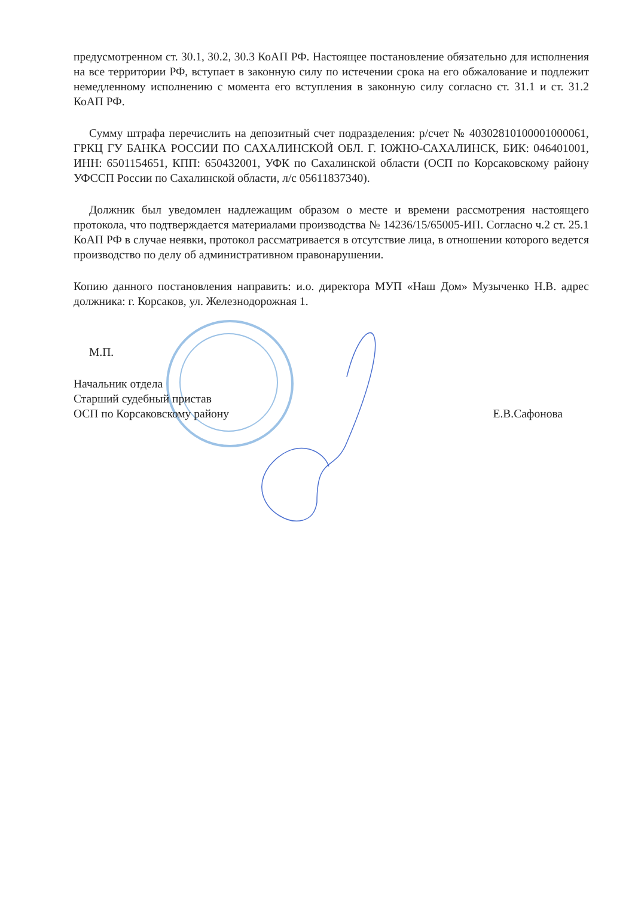предусмотренном ст. 30.1, 30.2, 30.3 КоАП РФ. Настоящее постановление обязательно для исполнения на все территории РФ, вступает в законную силу по истечении срока на его обжалование и подлежит немедленному исполнению с момента его вступления в законную силу согласно ст. 31.1 и ст. 31.2 КоАП РФ.
Сумму штрафа перечислить на депозитный счет подразделения: р/счет № 40302810100001000061, ГРКЦ ГУ БАНКА РОССИИ ПО САХАЛИНСКОЙ ОБЛ. Г. ЮЖНО-САХАЛИНСК, БИК: 046401001, ИНН: 6501154651, КПП: 650432001, УФК по Сахалинской области (ОСП по Корсаковскому району УФССП России по Сахалинской области, л/с 05611837340).
Должник был уведомлен надлежащим образом о месте и времени рассмотрения настоящего протокола, что подтверждается материалами производства № 14236/15/65005-ИП. Согласно ч.2 ст. 25.1 КоАП РФ в случае неявки, протокол рассматривается в отсутствие лица, в отношении которого ведется производство по делу об административном правонарушении.
Копию данного постановления направить: и.о. директора МУП «Наш Дом» Музыченко Н.В. адрес должника: г. Корсаков, ул. Железнодорожная 1.
М.П.
Начальник отдела
Старший судебный пристав
ОСП по Корсаковскому району Е.В.Сафонова